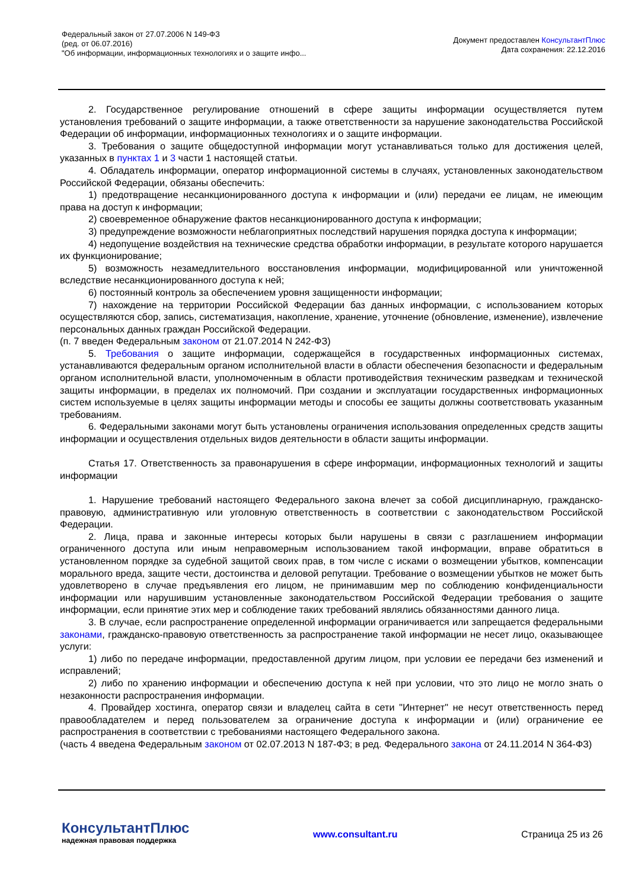Федеральный закон от 27.07.2006 N 149-ФЗ
(ред. от 06.07.2016)
"Об информации, информационных технологиях и о защите инфо...
Документ предоставлен КонсультантПлюс
Дата сохранения: 22.12.2016
2. Государственное регулирование отношений в сфере защиты информации осуществляется путем установления требований о защите информации, а также ответственности за нарушение законодательства Российской Федерации об информации, информационных технологиях и о защите информации.
3. Требования о защите общедоступной информации могут устанавливаться только для достижения целей, указанных в пунктах 1 и 3 части 1 настоящей статьи.
4. Обладатель информации, оператор информационной системы в случаях, установленных законодательством Российской Федерации, обязаны обеспечить:
1) предотвращение несанкционированного доступа к информации и (или) передачи ее лицам, не имеющим права на доступ к информации;
2) своевременное обнаружение фактов несанкционированного доступа к информации;
3) предупреждение возможности неблагоприятных последствий нарушения порядка доступа к информации;
4) недопущение воздействия на технические средства обработки информации, в результате которого нарушается их функционирование;
5) возможность незамедлительного восстановления информации, модифицированной или уничтоженной вследствие несанкционированного доступа к ней;
6) постоянный контроль за обеспечением уровня защищенности информации;
7) нахождение на территории Российской Федерации баз данных информации, с использованием которых осуществляются сбор, запись, систематизация, накопление, хранение, уточнение (обновление, изменение), извлечение персональных данных граждан Российской Федерации.
(п. 7 введен Федеральным законом от 21.07.2014 N 242-ФЗ)
5. Требования о защите информации, содержащейся в государственных информационных системах, устанавливаются федеральным органом исполнительной власти в области обеспечения безопасности и федеральным органом исполнительной власти, уполномоченным в области противодействия техническим разведкам и технической защиты информации, в пределах их полномочий. При создании и эксплуатации государственных информационных систем используемые в целях защиты информации методы и способы ее защиты должны соответствовать указанным требованиям.
6. Федеральными законами могут быть установлены ограничения использования определенных средств защиты информации и осуществления отдельных видов деятельности в области защиты информации.
Статья 17. Ответственность за правонарушения в сфере информации, информационных технологий и защиты информации
1. Нарушение требований настоящего Федерального закона влечет за собой дисциплинарную, гражданско-правовую, административную или уголовную ответственность в соответствии с законодательством Российской Федерации.
2. Лица, права и законные интересы которых были нарушены в связи с разглашением информации ограниченного доступа или иным неправомерным использованием такой информации, вправе обратиться в установленном порядке за судебной защитой своих прав, в том числе с исками о возмещении убытков, компенсации морального вреда, защите чести, достоинства и деловой репутации. Требование о возмещении убытков не может быть удовлетворено в случае предъявления его лицом, не принимавшим мер по соблюдению конфиденциальности информации или нарушившим установленные законодательством Российской Федерации требования о защите информации, если принятие этих мер и соблюдение таких требований являлись обязанностями данного лица.
3. В случае, если распространение определенной информации ограничивается или запрещается федеральными законами, гражданско-правовую ответственность за распространение такой информации не несет лицо, оказывающее услуги:
1) либо по передаче информации, предоставленной другим лицом, при условии ее передачи без изменений и исправлений;
2) либо по хранению информации и обеспечению доступа к ней при условии, что это лицо не могло знать о незаконности распространения информации.
4. Провайдер хостинга, оператор связи и владелец сайта в сети "Интернет" не несут ответственность перед правообладателем и перед пользователем за ограничение доступа к информации и (или) ограничение ее распространения в соответствии с требованиями настоящего Федерального закона.
(часть 4 введена Федеральным законом от 02.07.2013 N 187-ФЗ; в ред. Федерального закона от 24.11.2014 N 364-ФЗ)
КонсультантПлюс
надежная правовая поддержка
www.consultant.ru Страница 25 из 26